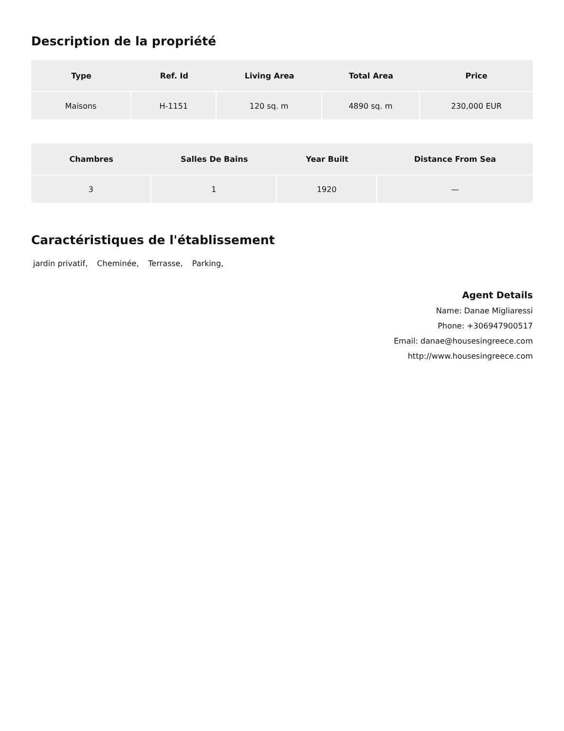Description de la propriété
| Type | Ref. Id | Living Area | Total Area | Price |
| --- | --- | --- | --- | --- |
| Maisons | H-1151 | 120 sq. m | 4890 sq. m | 230,000 EUR |
| Chambres | Salles De Bains | Year Built | Distance From Sea |
| --- | --- | --- | --- |
| 3 | 1 | 1920 | — |
Caractéristiques de l'établissement
jardin privatif, Cheminée, Terrasse, Parking,
Agent Details
Name: Danae Migliaressi
Phone: +306947900517
Email: danae@housesingreece.com
http://www.housesingreece.com